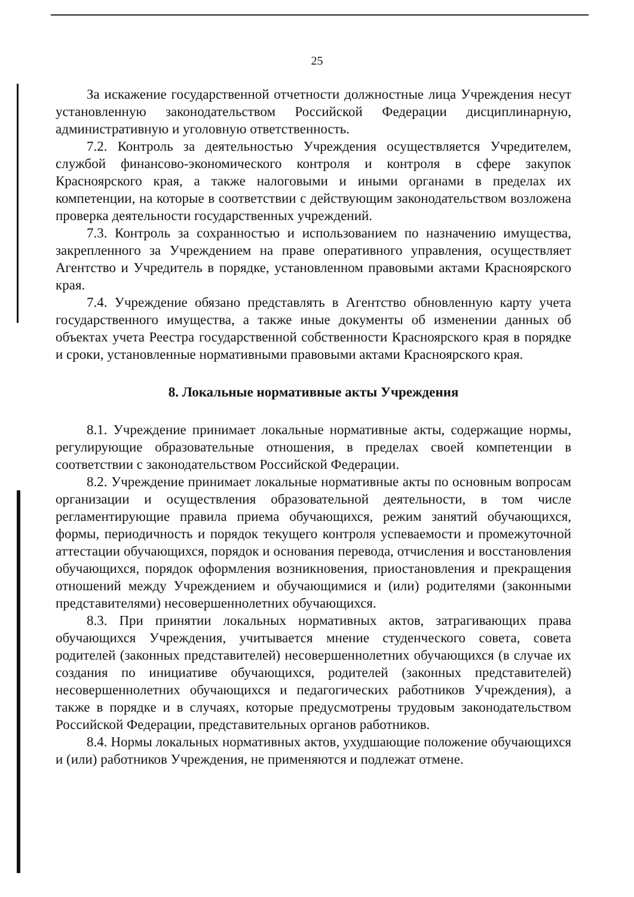25
За искажение государственной отчетности должностные лица Учреждения несут установленную законодательством Российской Федерации дисциплинарную, административную и уголовную ответственность.
7.2. Контроль за деятельностью Учреждения осуществляется Учредителем, службой финансово-экономического контроля и контроля в сфере закупок Красноярского края, а также налоговыми и иными органами в пределах их компетенции, на которые в соответствии с действующим законодательством возложена проверка деятельности государственных учреждений.
7.3. Контроль за сохранностью и использованием по назначению имущества, закрепленного за Учреждением на праве оперативного управления, осуществляет Агентство и Учредитель в порядке, установленном правовыми актами Красноярского края.
7.4. Учреждение обязано представлять в Агентство обновленную карту учета государственного имущества, а также иные документы об изменении данных об объектах учета Реестра государственной собственности Красноярского края в порядке и сроки, установленные нормативными правовыми актами Красноярского края.
8. Локальные нормативные акты Учреждения
8.1. Учреждение принимает локальные нормативные акты, содержащие нормы, регулирующие образовательные отношения, в пределах своей компетенции в соответствии с законодательством Российской Федерации.
8.2. Учреждение принимает локальные нормативные акты по основным вопросам организации и осуществления образовательной деятельности, в том числе регламентирующие правила приема обучающихся, режим занятий обучающихся, формы, периодичность и порядок текущего контроля успеваемости и промежуточной аттестации обучающихся, порядок и основания перевода, отчисления и восстановления обучающихся, порядок оформления возникновения, приостановления и прекращения отношений между Учреждением и обучающимися и (или) родителями (законными представителями) несовершеннолетних обучающихся.
8.3. При принятии локальных нормативных актов, затрагивающих права обучающихся Учреждения, учитывается мнение студенческого совета, совета родителей (законных представителей) несовершеннолетних обучающихся (в случае их создания по инициативе обучающихся, родителей (законных представителей) несовершеннолетних обучающихся и педагогических работников Учреждения), а также в порядке и в случаях, которые предусмотрены трудовым законодательством Российской Федерации, представительных органов работников.
8.4. Нормы локальных нормативных актов, ухудшающие положение обучающихся и (или) работников Учреждения, не применяются и подлежат отмене.